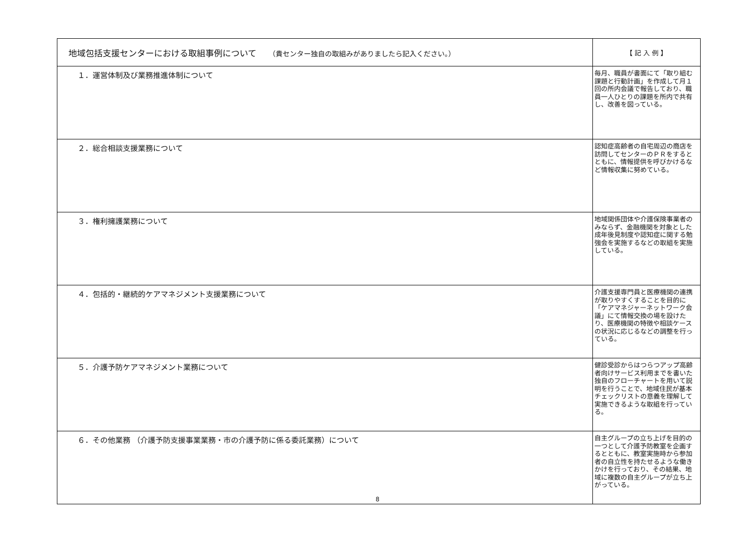| 地域包括支援センターにおける取組事例について （貴センター独自の取組みがありましたら記入ください。） | 【 記 入 例 】 |
| １．運営体制及び業務推進体制について | 毎月、職員が書面にて「取り組む課題と行動計画」を作成して月１回の所内会議で報告しており、職員一人ひとりの課題を所内で共有し、改善を図っている。 |
| ２．総合相談支援業務について | 認知症高齢者の自宅周辺の商店を訪問してセンターのＰＲをするとともに、情報提供を呼びかけるなど情報収集に努めている。 |
| ３．権利擁護業務について | 地域関係団体や介護保険事業者のみならず、金融機関を対象とした成年後見制度や認知症に関する勉強会を実施するなどの取組を実施している。 |
| ４．包括的・継続的ケアマネジメント支援業務について | 介護支援専門員と医療機関の連携が取りやすくすることを目的に「ケアマネジャーネットワーク会議」にて情報交換の場を設けたり、医療機関の特徴や相談ケースの状況に応じるなどの調整を行っている。 |
| ５．介護予防ケアマネジメント業務について | 健診受診からはつらつアップ高齢者向けサービス利用までを書いた独自のフローチャートを用いて説明を行うことで、地域住民が基本チェックリストの意義を理解して実施できるような取組を行っている。 |
| ６．その他業務 （介護予防支援事業業務・市の介護予防に係る委託業務）について | 自主グループの立ち上げを目的の一つとして介護予防教室を企画するとともに、教室実施時から参加者の自立性を持たせるような働きかけを行っており、その結果、地域に複数の自主グループが立ち上がっている。 |
8